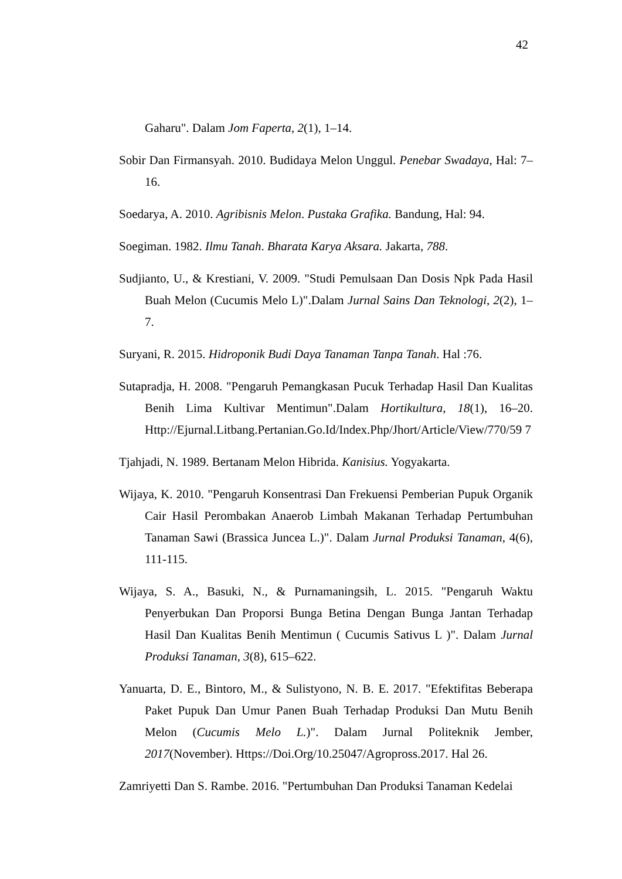42
Gaharu". Dalam Jom Faperta, 2(1), 1–14.
Sobir Dan Firmansyah. 2010. Budidaya Melon Unggul. Penebar Swadaya, Hal: 7–16.
Soedarya, A. 2010. Agribisnis Melon. Pustaka Grafika. Bandung, Hal: 94.
Soegiman. 1982. Ilmu Tanah. Bharata Karya Aksara. Jakarta, 788.
Sudjianto, U., & Krestiani, V. 2009. "Studi Pemulsaan Dan Dosis Npk Pada Hasil Buah Melon (Cucumis Melo L)".Dalam Jurnal Sains Dan Teknologi, 2(2), 1–7.
Suryani, R. 2015. Hidroponik Budi Daya Tanaman Tanpa Tanah. Hal :76.
Sutapradja, H. 2008. "Pengaruh Pemangkasan Pucuk Terhadap Hasil Dan Kualitas Benih Lima Kultivar Mentimun".Dalam Hortikultura, 18(1), 16–20. Http://Ejurnal.Litbang.Pertanian.Go.Id/Index.Php/Jhort/Article/View/770/59 7
Tjahjadi, N. 1989. Bertanam Melon Hibrida. Kanisius. Yogyakarta.
Wijaya, K. 2010. "Pengaruh Konsentrasi Dan Frekuensi Pemberian Pupuk Organik Cair Hasil Perombakan Anaerob Limbah Makanan Terhadap Pertumbuhan Tanaman Sawi (Brassica Juncea L.)". Dalam Jurnal Produksi Tanaman, 4(6), 111-115.
Wijaya, S. A., Basuki, N., & Purnamaningsih, L. 2015. "Pengaruh Waktu Penyerbukan Dan Proporsi Bunga Betina Dengan Bunga Jantan Terhadap Hasil Dan Kualitas Benih Mentimun ( Cucumis Sativus L )". Dalam Jurnal Produksi Tanaman, 3(8), 615–622.
Yanuarta, D. E., Bintoro, M., & Sulistyono, N. B. E. 2017. "Efektifitas Beberapa Paket Pupuk Dan Umur Panen Buah Terhadap Produksi Dan Mutu Benih Melon (Cucumis Melo L.)". Dalam Jurnal Politeknik Jember, 2017(November). Https://Doi.Org/10.25047/Agropross.2017. Hal 26.
Zamriyetti Dan S. Rambe. 2016. "Pertumbuhan Dan Produksi Tanaman Kedelai